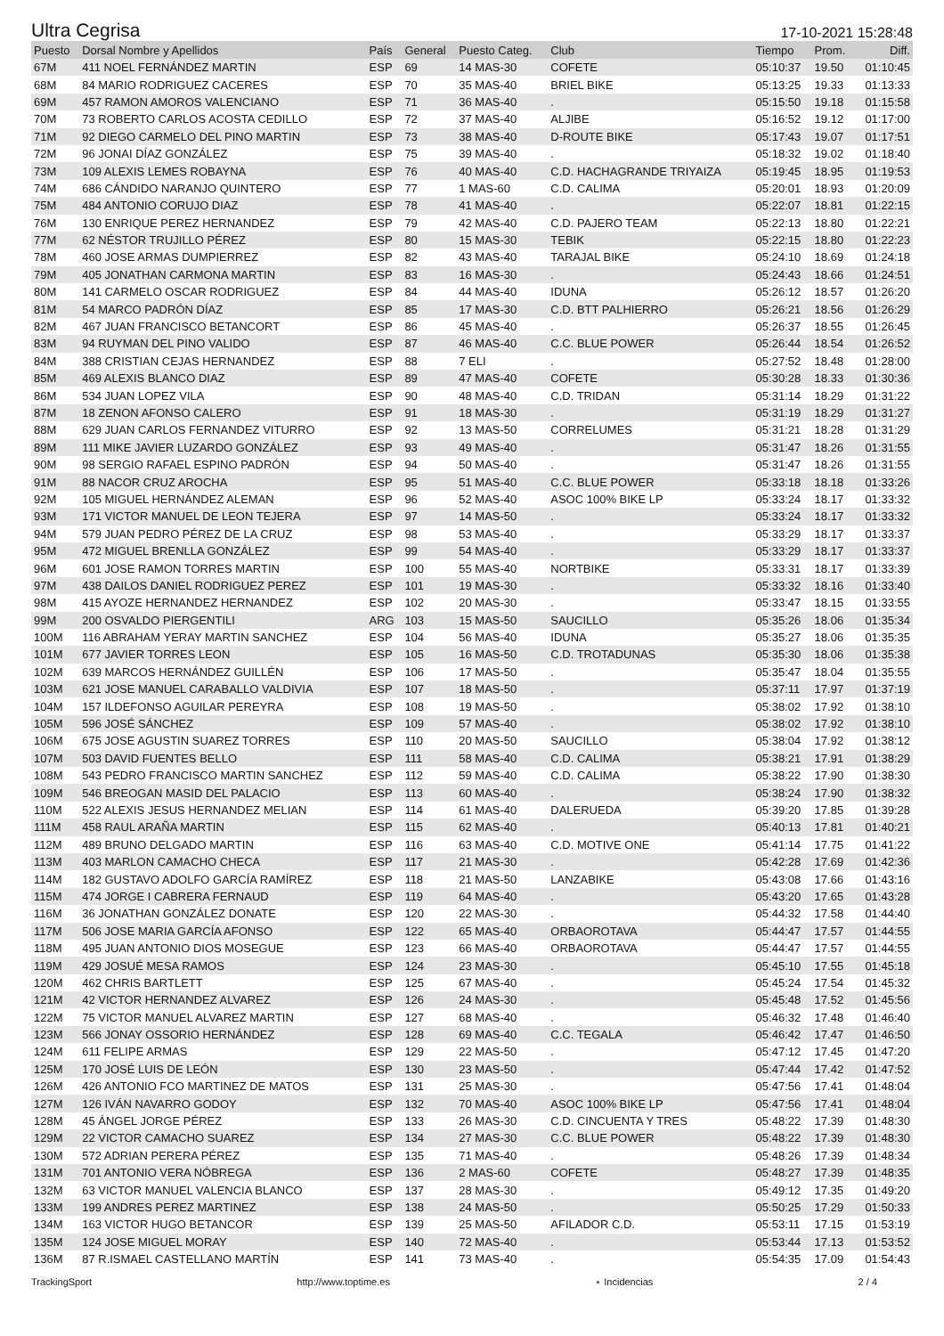Ultra Cegrisa 17-10-2021 15:28:48
| Puesto | Dorsal Nombre y Apellidos | País | General | Puesto Categ. | Club | Tiempo | Prom. | Diff. |
| --- | --- | --- | --- | --- | --- | --- | --- | --- |
| 67M | 411 NOEL FERNÁNDEZ MARTIN | ESP | 69 | 14 MAS-30 | COFETE | 05:10:37 | 19.50 | 01:10:45 |
| 68M | 84 MARIO RODRIGUEZ CACERES | ESP | 70 | 35 MAS-40 | BRIEL BIKE | 05:13:25 | 19.33 | 01:13:33 |
| 69M | 457 RAMON AMOROS VALENCIANO | ESP | 71 | 36 MAS-40 | . | 05:15:50 | 19.18 | 01:15:58 |
| 70M | 73 ROBERTO CARLOS ACOSTA CEDILLO | ESP | 72 | 37 MAS-40 | ALJIBE | 05:16:52 | 19.12 | 01:17:00 |
| 71M | 92 DIEGO CARMELO DEL PINO MARTIN | ESP | 73 | 38 MAS-40 | D-ROUTE BIKE | 05:17:43 | 19.07 | 01:17:51 |
| 72M | 96 JONAI DÍAZ GONZÁLEZ | ESP | 75 | 39 MAS-40 | . | 05:18:32 | 19.02 | 01:18:40 |
| 73M | 109 ALEXIS LEMES ROBAYNA | ESP | 76 | 40 MAS-40 | C.D. HACHAGRANDE TRIYAIZA | 05:19:45 | 18.95 | 01:19:53 |
| 74M | 686 CÁNDIDO NARANJO QUINTERO | ESP | 77 | 1 MAS-60 | C.D. CALIMA | 05:20:01 | 18.93 | 01:20:09 |
| 75M | 484 ANTONIO CORUJO DIAZ | ESP | 78 | 41 MAS-40 | . | 05:22:07 | 18.81 | 01:22:15 |
| 76M | 130 ENRIQUE PEREZ HERNANDEZ | ESP | 79 | 42 MAS-40 | C.D. PAJERO TEAM | 05:22:13 | 18.80 | 01:22:21 |
| 77M | 62 NÉSTOR TRUJILLO PÉREZ | ESP | 80 | 15 MAS-30 | TEBIK | 05:22:15 | 18.80 | 01:22:23 |
| 78M | 460 JOSE ARMAS DUMPIERREZ | ESP | 82 | 43 MAS-40 | TARAJAL BIKE | 05:24:10 | 18.69 | 01:24:18 |
| 79M | 405 JONATHAN CARMONA MARTIN | ESP | 83 | 16 MAS-30 | . | 05:24:43 | 18.66 | 01:24:51 |
| 80M | 141 CARMELO OSCAR RODRIGUEZ | ESP | 84 | 44 MAS-40 | IDUNA | 05:26:12 | 18.57 | 01:26:20 |
| 81M | 54 MARCO PADRÓN DÍAZ | ESP | 85 | 17 MAS-30 | C.D. BTT PALHIERRO | 05:26:21 | 18.56 | 01:26:29 |
| 82M | 467 JUAN FRANCISCO BETANCORT | ESP | 86 | 45 MAS-40 | . | 05:26:37 | 18.55 | 01:26:45 |
| 83M | 94 RUYMAN DEL PINO VALIDO | ESP | 87 | 46 MAS-40 | C.C. BLUE POWER | 05:26:44 | 18.54 | 01:26:52 |
| 84M | 388 CRISTIAN CEJAS HERNANDEZ | ESP | 88 | 7 ELI | . | 05:27:52 | 18.48 | 01:28:00 |
| 85M | 469 ALEXIS BLANCO DIAZ | ESP | 89 | 47 MAS-40 | COFETE | 05:30:28 | 18.33 | 01:30:36 |
| 86M | 534 JUAN LOPEZ VILA | ESP | 90 | 48 MAS-40 | C.D. TRIDAN | 05:31:14 | 18.29 | 01:31:22 |
| 87M | 18 ZENON AFONSO CALERO | ESP | 91 | 18 MAS-30 | . | 05:31:19 | 18.29 | 01:31:27 |
| 88M | 629 JUAN CARLOS FERNANDEZ VITURRO | ESP | 92 | 13 MAS-50 | CORRELUMES | 05:31:21 | 18.28 | 01:31:29 |
| 89M | 111 MIKE JAVIER LUZARDO GONZÁLEZ | ESP | 93 | 49 MAS-40 | . | 05:31:47 | 18.26 | 01:31:55 |
| 90M | 98 SERGIO RAFAEL ESPINO PADRÓN | ESP | 94 | 50 MAS-40 | . | 05:31:47 | 18.26 | 01:31:55 |
| 91M | 88 NACOR CRUZ AROCHA | ESP | 95 | 51 MAS-40 | C.C. BLUE POWER | 05:33:18 | 18.18 | 01:33:26 |
| 92M | 105 MIGUEL HERNÁNDEZ ALEMAN | ESP | 96 | 52 MAS-40 | ASOC 100% BIKE LP | 05:33:24 | 18.17 | 01:33:32 |
| 93M | 171 VICTOR MANUEL DE LEON TEJERA | ESP | 97 | 14 MAS-50 | . | 05:33:24 | 18.17 | 01:33:32 |
| 94M | 579 JUAN PEDRO PÉREZ DE LA CRUZ | ESP | 98 | 53 MAS-40 | . | 05:33:29 | 18.17 | 01:33:37 |
| 95M | 472 MIGUEL BRENLLA GONZÁLEZ | ESP | 99 | 54 MAS-40 | . | 05:33:29 | 18.17 | 01:33:37 |
| 96M | 601 JOSE RAMON TORRES MARTIN | ESP | 100 | 55 MAS-40 | NORTBIKE | 05:33:31 | 18.17 | 01:33:39 |
| 97M | 438 DAILOS DANIEL RODRIGUEZ PEREZ | ESP | 101 | 19 MAS-30 | . | 05:33:32 | 18.16 | 01:33:40 |
| 98M | 415 AYOZE HERNANDEZ HERNANDEZ | ESP | 102 | 20 MAS-30 | . | 05:33:47 | 18.15 | 01:33:55 |
| 99M | 200 OSVALDO PIERGENTILI | ARG | 103 | 15 MAS-50 | SAUCILLO | 05:35:26 | 18.06 | 01:35:34 |
| 100M | 116 ABRAHAM YERAY MARTIN SANCHEZ | ESP | 104 | 56 MAS-40 | IDUNA | 05:35:27 | 18.06 | 01:35:35 |
| 101M | 677 JAVIER TORRES LEON | ESP | 105 | 16 MAS-50 | C.D. TROTADUNAS | 05:35:30 | 18.06 | 01:35:38 |
| 102M | 639 MARCOS HERNÁNDEZ GUILLÉN | ESP | 106 | 17 MAS-50 | . | 05:35:47 | 18.04 | 01:35:55 |
| 103M | 621 JOSE MANUEL CARABALLO VALDIVIA | ESP | 107 | 18 MAS-50 | . | 05:37:11 | 17.97 | 01:37:19 |
| 104M | 157 ILDEFONSO AGUILAR PEREYRA | ESP | 108 | 19 MAS-50 | . | 05:38:02 | 17.92 | 01:38:10 |
| 105M | 596 JOSÉ SÁNCHEZ | ESP | 109 | 57 MAS-40 | . | 05:38:02 | 17.92 | 01:38:10 |
| 106M | 675 JOSE AGUSTIN SUAREZ TORRES | ESP | 110 | 20 MAS-50 | SAUCILLO | 05:38:04 | 17.92 | 01:38:12 |
| 107M | 503 DAVID FUENTES BELLO | ESP | 111 | 58 MAS-40 | C.D. CALIMA | 05:38:21 | 17.91 | 01:38:29 |
| 108M | 543 PEDRO FRANCISCO MARTIN SANCHEZ | ESP | 112 | 59 MAS-40 | C.D. CALIMA | 05:38:22 | 17.90 | 01:38:30 |
| 109M | 546 BREOGAN MASID DEL PALACIO | ESP | 113 | 60 MAS-40 | . | 05:38:24 | 17.90 | 01:38:32 |
| 110M | 522 ALEXIS JESUS HERNANDEZ MELIAN | ESP | 114 | 61 MAS-40 | DALERUEDA | 05:39:20 | 17.85 | 01:39:28 |
| 111M | 458 RAUL ARAÑA MARTIN | ESP | 115 | 62 MAS-40 | . | 05:40:13 | 17.81 | 01:40:21 |
| 112M | 489 BRUNO DELGADO MARTIN | ESP | 116 | 63 MAS-40 | C.D. MOTIVE ONE | 05:41:14 | 17.75 | 01:41:22 |
| 113M | 403 MARLON CAMACHO CHECA | ESP | 117 | 21 MAS-30 | . | 05:42:28 | 17.69 | 01:42:36 |
| 114M | 182 GUSTAVO ADOLFO GARCÍA RAMÍREZ | ESP | 118 | 21 MAS-50 | LANZABIKE | 05:43:08 | 17.66 | 01:43:16 |
| 115M | 474 JORGE I CABRERA FERNAUD | ESP | 119 | 64 MAS-40 | . | 05:43:20 | 17.65 | 01:43:28 |
| 116M | 36 JONATHAN GONZÁLEZ DONATE | ESP | 120 | 22 MAS-30 | . | 05:44:32 | 17.58 | 01:44:40 |
| 117M | 506 JOSE MARIA GARCÍA AFONSO | ESP | 122 | 65 MAS-40 | ORBAOROTAVA | 05:44:47 | 17.57 | 01:44:55 |
| 118M | 495 JUAN ANTONIO DIOS MOSEGUE | ESP | 123 | 66 MAS-40 | ORBAOROTAVA | 05:44:47 | 17.57 | 01:44:55 |
| 119M | 429 JOSUÉ MESA RAMOS | ESP | 124 | 23 MAS-30 | . | 05:45:10 | 17.55 | 01:45:18 |
| 120M | 462 CHRIS BARTLETT | ESP | 125 | 67 MAS-40 | . | 05:45:24 | 17.54 | 01:45:32 |
| 121M | 42 VICTOR HERNANDEZ ALVAREZ | ESP | 126 | 24 MAS-30 | . | 05:45:48 | 17.52 | 01:45:56 |
| 122M | 75 VICTOR MANUEL ALVAREZ MARTIN | ESP | 127 | 68 MAS-40 | . | 05:46:32 | 17.48 | 01:46:40 |
| 123M | 566 JONAY OSSORIO HERNÁNDEZ | ESP | 128 | 69 MAS-40 | C.C. TEGALA | 05:46:42 | 17.47 | 01:46:50 |
| 124M | 611 FELIPE ARMAS | ESP | 129 | 22 MAS-50 | . | 05:47:12 | 17.45 | 01:47:20 |
| 125M | 170 JOSÉ LUIS DE LEÓN | ESP | 130 | 23 MAS-50 | . | 05:47:44 | 17.42 | 01:47:52 |
| 126M | 426 ANTONIO FCO MARTINEZ DE MATOS | ESP | 131 | 25 MAS-30 | . | 05:47:56 | 17.41 | 01:48:04 |
| 127M | 126 IVÁN NAVARRO GODOY | ESP | 132 | 70 MAS-40 | ASOC 100% BIKE LP | 05:47:56 | 17.41 | 01:48:04 |
| 128M | 45 ÁNGEL JORGE PÉREZ | ESP | 133 | 26 MAS-30 | C.D. CINCUENTA Y TRES | 05:48:22 | 17.39 | 01:48:30 |
| 129M | 22 VICTOR CAMACHO SUAREZ | ESP | 134 | 27 MAS-30 | C.C. BLUE POWER | 05:48:22 | 17.39 | 01:48:30 |
| 130M | 572 ADRIAN PERERA PÉREZ | ESP | 135 | 71 MAS-40 | . | 05:48:26 | 17.39 | 01:48:34 |
| 131M | 701 ANTONIO VERA NÓBREGA | ESP | 136 | 2 MAS-60 | COFETE | 05:48:27 | 17.39 | 01:48:35 |
| 132M | 63 VICTOR MANUEL VALENCIA BLANCO | ESP | 137 | 28 MAS-30 | . | 05:49:12 | 17.35 | 01:49:20 |
| 133M | 199 ANDRES PEREZ MARTINEZ | ESP | 138 | 24 MAS-50 | . | 05:50:25 | 17.29 | 01:50:33 |
| 134M | 163 VICTOR HUGO BETANCOR | ESP | 139 | 25 MAS-50 | AFILADOR C.D. | 05:53:11 | 17.15 | 01:53:19 |
| 135M | 124 JOSE MIGUEL MORAY | ESP | 140 | 72 MAS-40 | . | 05:53:44 | 17.13 | 01:53:52 |
| 136M | 87 R.ISMAEL CASTELLANO MARTÍN | ESP | 141 | 73 MAS-40 | . | 05:54:35 | 17.09 | 01:54:43 |
TrackingSport http://www.toptime.es ⋆ Incidencias 2 / 4